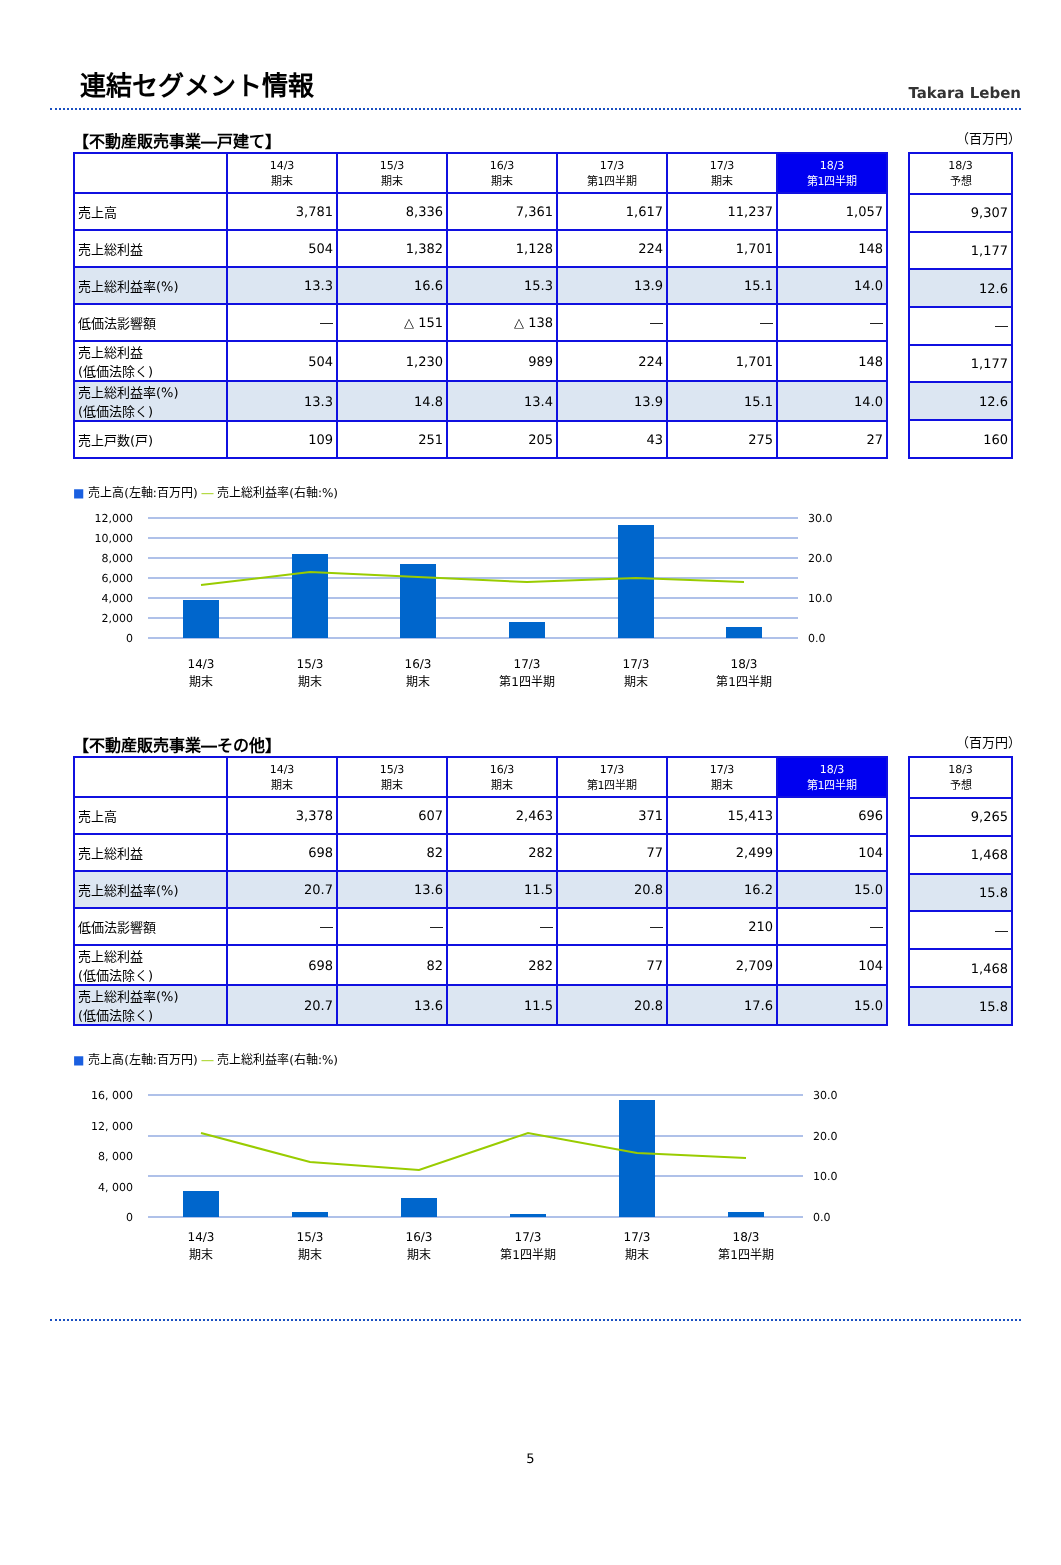連結セグメント情報
Takara Leben
【不動産販売事業―戸建て】 （百万円）
| | 14/3 期末 | 15/3 期末 | 16/3 期末 | 17/3 第1四半期 | 17/3 期末 | 18/3 第1四半期 |
| --- | --- | --- | --- | --- | --- | --- |
| 売上高 | 3,781 | 8,336 | 7,361 | 1,617 | 11,237 | 1,057 |
| 売上総利益 | 504 | 1,382 | 1,128 | 224 | 1,701 | 148 |
| 売上総利益率(%) | 13.3 | 16.6 | 15.3 | 13.9 | 15.1 | 14.0 |
| 低価法影響額 | ― | △ 151 | △ 138 | ― | ― | ― |
| 売上総利益 (低価法除く) | 504 | 1,230 | 989 | 224 | 1,701 | 148 |
| 売上総利益率(%) (低価法除く) | 13.3 | 14.8 | 13.4 | 13.9 | 15.1 | 14.0 |
| 売上戸数(戸) | 109 | 251 | 205 | 43 | 275 | 27 |
| 18/3 予想 |
| --- |
| 9,307 |
| 1,177 |
| 12.6 |
| ― |
| 1,177 |
| 12.6 |
| 160 |
■ 売上高(左軸:百万円) ― 売上総利益率(右軸:%)
12,000
10,000
8,000
6,000
4,000
2,000
0
30.0
20.0
10.0
0.0
14/3
期末
15/3
期末
16/3
期末
17/3
第1四半期
17/3
期末
18/3
第1四半期
【不動産販売事業―その他】 （百万円）
| | 14/3 期末 | 15/3 期末 | 16/3 期末 | 17/3 第1四半期 | 17/3 期末 | 18/3 第1四半期 |
| --- | --- | --- | --- | --- | --- | --- |
| 売上高 | 3,378 | 607 | 2,463 | 371 | 15,413 | 696 |
| 売上総利益 | 698 | 82 | 282 | 77 | 2,499 | 104 |
| 売上総利益率(%) | 20.7 | 13.6 | 11.5 | 20.8 | 16.2 | 15.0 |
| 低価法影響額 | ― | ― | ― | ― | 210 | ― |
| 売上総利益 (低価法除く) | 698 | 82 | 282 | 77 | 2,709 | 104 |
| 売上総利益率(%) (低価法除く) | 20.7 | 13.6 | 11.5 | 20.8 | 17.6 | 15.0 |
| 18/3 予想 |
| --- |
| 9,265 |
| 1,468 |
| 15.8 |
| ― |
| 1,468 |
| 15.8 |
■ 売上高(左軸:百万円) ― 売上総利益率(右軸:%)
16, 000
12, 000
8, 000
4, 000
0
30.0
20.0
10.0
0.0
14/3
期末
15/3
期末
16/3
期末
17/3
第1四半期
17/3
期末
18/3
第1四半期
5